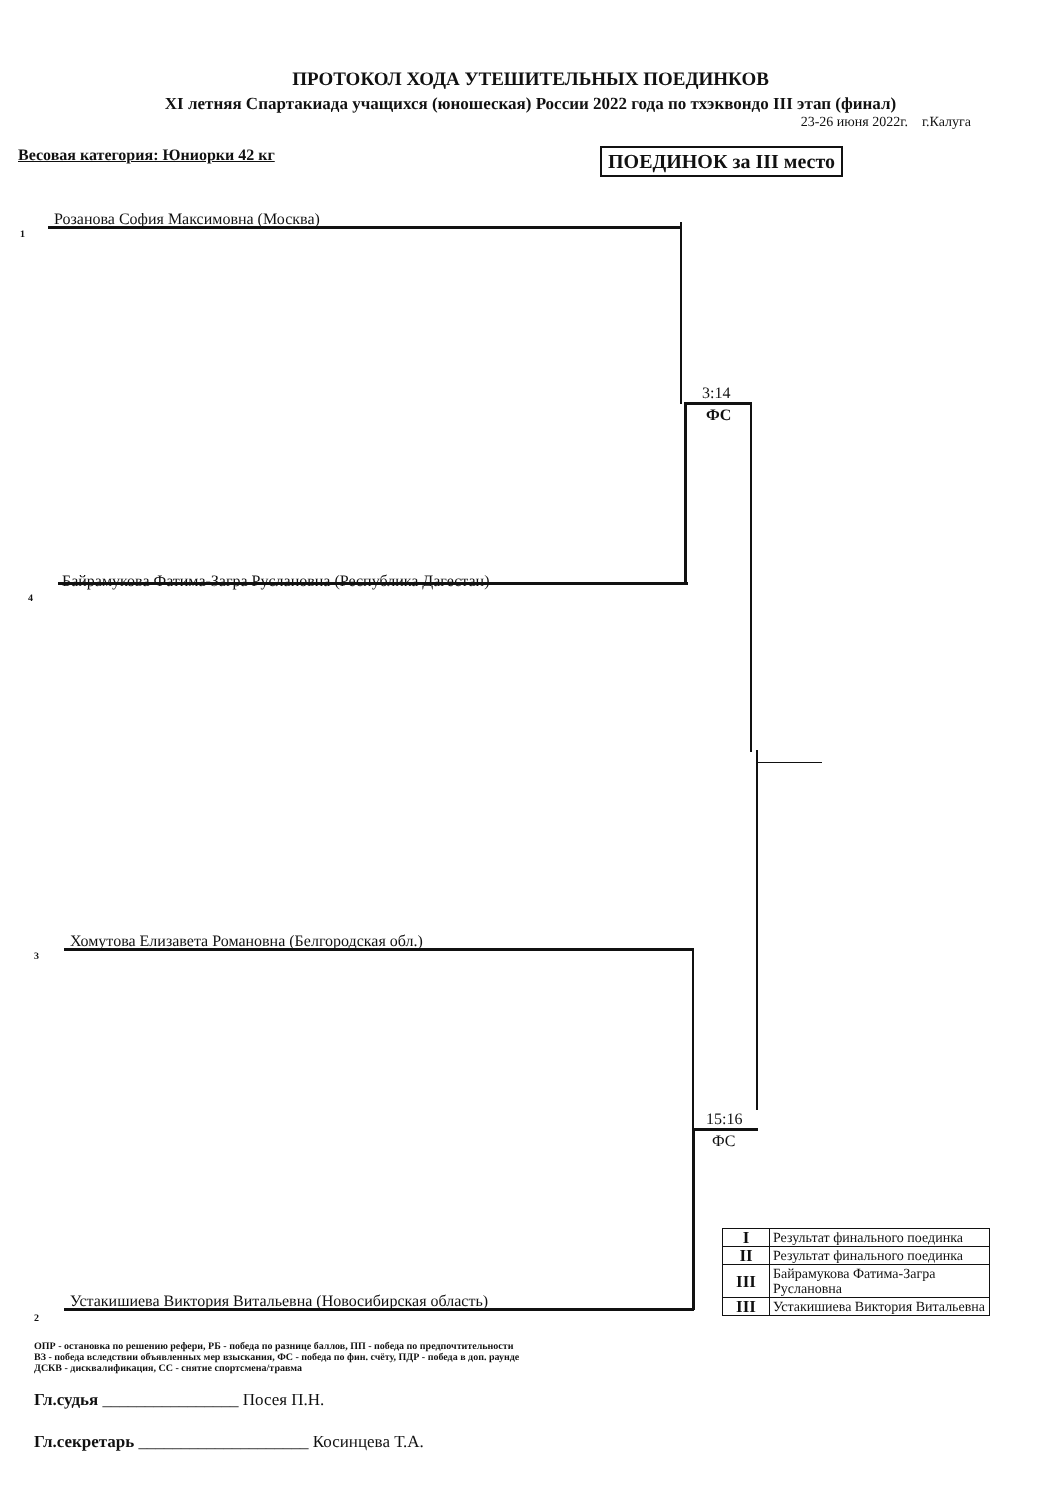ПРОТОКОЛ ХОДА УТЕШИТЕЛЬНЫХ ПОЕДИНКОВ
XI летняя Спартакиада учащихся (юношеская) России 2022 года по тхэквондо III этап (финал)
23-26 июня 2022г. г.Калуга
Весовая категория: Юниорки 42 кг ПОЕДИНОК за III место
1
Розанова София Максимовна (Москва)
3:14
ФС
4
Байрамукова Фатима-Загра Руслановна (Республика Дагестан)
3
Хомутова Елизавета Романовна (Белгородская обл.)
15:16
ФС
2
Устакишиева Виктория Витальевна (Новосибирская область)
| I | Результат финального поединка |
| II | Результат финального поединка |
| III | Байрамукова Фатима-Загра Руслановна |
| III | Устакишиева Виктория Витальевна |
ОПР - остановка по решению рефери, РБ - победа по разнице баллов, ПП - победа по предпочтительности
ВЗ - победа вследствии объявленных мер взыскания, ФС - победа по фин. счёту, ПДР - победа в доп. раунде
ДСКВ - дисквалификация, СС - снятие спортсмена/травма
Гл.судья ________________ Посея П.Н.
Гл.секретарь ____________________ Косинцева Т.А.